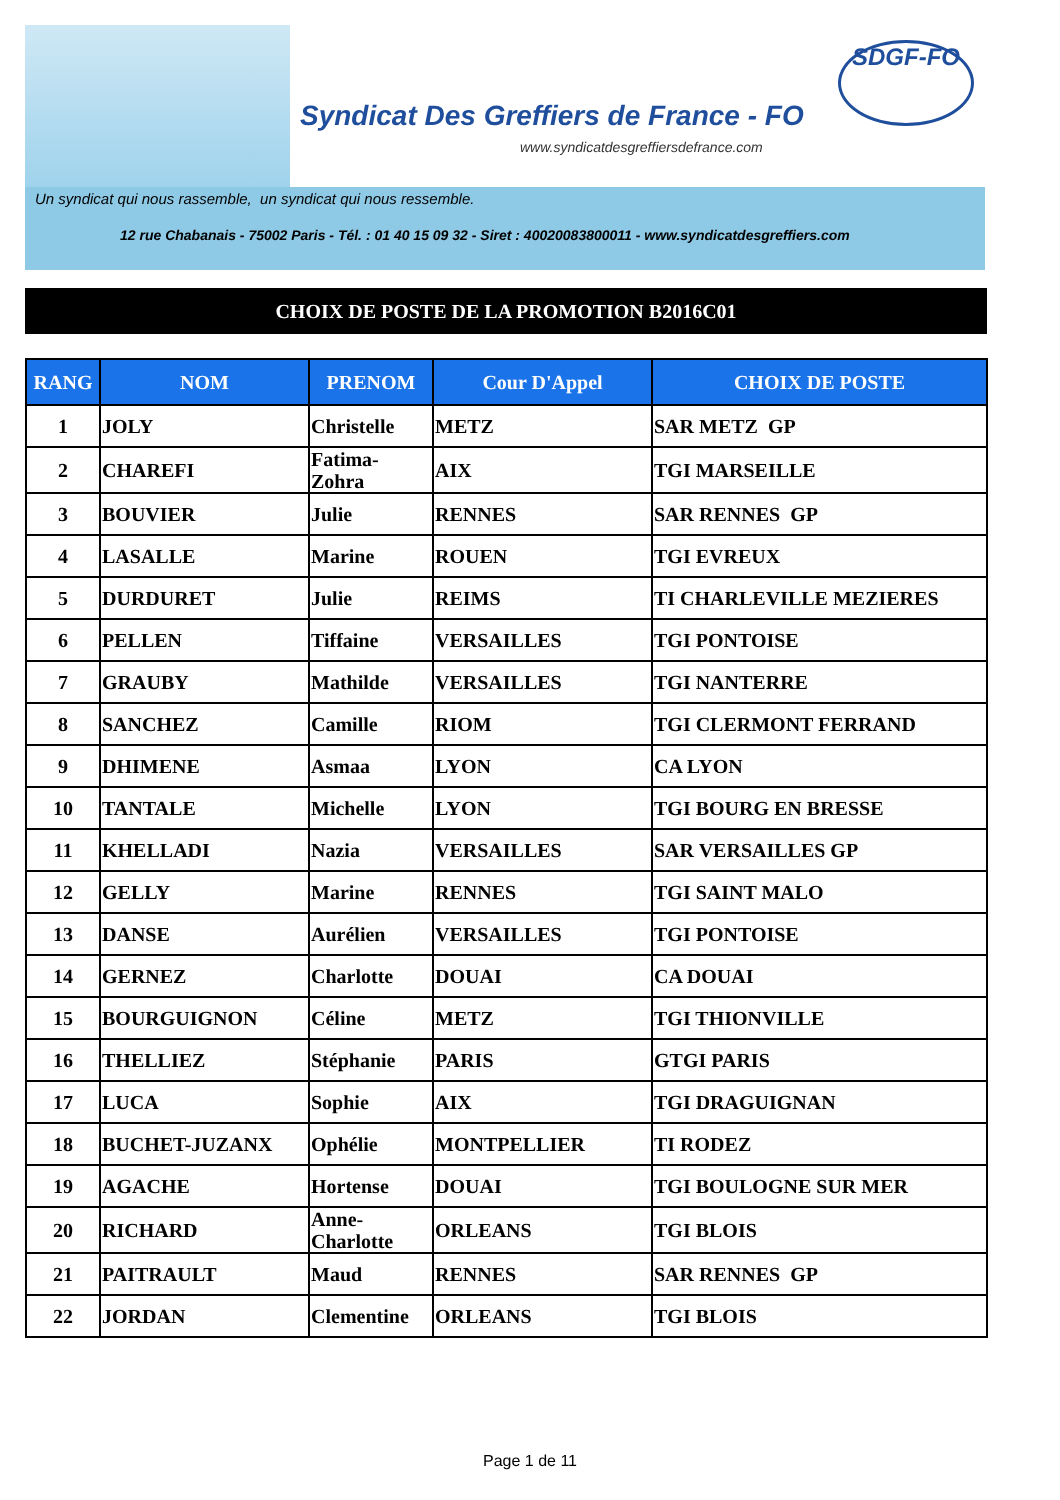Syndicat Des Greffiers de France - FO
www.syndicatdesgreffiersdefrance.com
SDGF-FO
Un syndicat qui nous rassemble, un syndicat qui nous ressemble.
12 rue Chabanais - 75002 Paris - Tél. : 01 40 15 09 32 - Siret : 40020083800011 - www.syndicatdesgreffiers.com
CHOIX DE POSTE DE LA PROMOTION B2016C01
| RANG | NOM | PRENOM | Cour D'Appel | CHOIX DE POSTE |
| --- | --- | --- | --- | --- |
| 1 | JOLY | Christelle | METZ | SAR METZ GP |
| 2 | CHAREFI | Fatima- Zohra | AIX | TGI MARSEILLE |
| 3 | BOUVIER | Julie | RENNES | SAR RENNES GP |
| 4 | LASALLE | Marine | ROUEN | TGI EVREUX |
| 5 | DURDURET | Julie | REIMS | TI CHARLEVILLE MEZIERES |
| 6 | PELLEN | Tiffaine | VERSAILLES | TGI PONTOISE |
| 7 | GRAUBY | Mathilde | VERSAILLES | TGI NANTERRE |
| 8 | SANCHEZ | Camille | RIOM | TGI CLERMONT FERRAND |
| 9 | DHIMENE | Asmaa | LYON | CA LYON |
| 10 | TANTALE | Michelle | LYON | TGI BOURG EN BRESSE |
| 11 | KHELLADI | Nazia | VERSAILLES | SAR VERSAILLES GP |
| 12 | GELLY | Marine | RENNES | TGI SAINT MALO |
| 13 | DANSE | Aurélien | VERSAILLES | TGI PONTOISE |
| 14 | GERNEZ | Charlotte | DOUAI | CA DOUAI |
| 15 | BOURGUIGNON | Céline | METZ | TGI THIONVILLE |
| 16 | THELLIEZ | Stéphanie | PARIS | GTGI PARIS |
| 17 | LUCA | Sophie | AIX | TGI DRAGUIGNAN |
| 18 | BUCHET-JUZANX | Ophélie | MONTPELLIER | TI RODEZ |
| 19 | AGACHE | Hortense | DOUAI | TGI BOULOGNE SUR MER |
| 20 | RICHARD | Anne- Charlotte | ORLEANS | TGI BLOIS |
| 21 | PAITRAULT | Maud | RENNES | SAR RENNES GP |
| 22 | JORDAN | Clementine | ORLEANS | TGI BLOIS |
Page 1 de 11